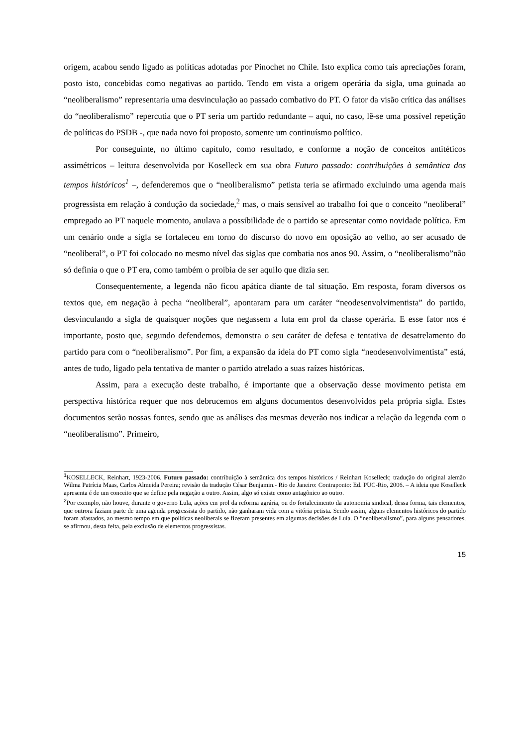origem, acabou sendo ligado as políticas adotadas por Pinochet no Chile. Isto explica como tais apreciações foram, posto isto, concebidas como negativas ao partido. Tendo em vista a origem operária da sigla, uma guinada ao “neoliberalismo” representaria uma desvinculação ao passado combativo do PT. O fator da visão crítica das análises do “neoliberalismo” repercutia que o PT seria um partido redundante – aqui, no caso, lê-se uma possível repetição de políticas do PSDB -, que nada novo foi proposto, somente um continuísmo político.
Por conseguinte, no último capítulo, como resultado, e conforme a noção de conceitos antitéticos assimétricos – leitura desenvolvida por Koselleck em sua obra Futuro passado: contribuições à semântica dos tempos históricos<sup>1</sup> –, defenderemos que o “neoliberalismo” petista teria se afirmado excluindo uma agenda mais progressista em relação à condução da sociedade,<sup>2</sup> mas, o mais sensível ao trabalho foi que o conceito “neoliberal” empregado ao PT naquele momento, anulava a possibilidade de o partido se apresentar como novidade política. Em um cenário onde a sigla se fortaleceu em torno do discurso do novo em oposição ao velho, ao ser acusado de “neoliberal”, o PT foi colocado no mesmo nível das siglas que combatia nos anos 90. Assim, o “neoliberalismo”não só definia o que o PT era, como também o proibia de ser aquilo que dizia ser.
Consequentemente, a legenda não ficou apática diante de tal situação. Em resposta, foram diversos os textos que, em negação à pecha “neoliberal”, apontaram para um caráter “neodesenvolvimentista” do partido, desvinculando a sigla de quaisquer noções que negassem a luta em prol da classe operária. E esse fator nos é importante, posto que, segundo defendemos, demonstra o seu caráter de defesa e tentativa de desatrelamento do partido para com o “neoliberalismo”. Por fim, a expansão da ideia do PT como sigla “neodesenvolvimentista” está, antes de tudo, ligado pela tentativa de manter o partido atrelado a suas raízes históricas.
Assim, para a execução deste trabalho, é importante que a observação desse movimento petista em perspectiva histórica requer que nos debrucemos em alguns documentos desenvolvidos pela própria sigla. Estes documentos serão nossas fontes, sendo que as análises das mesmas deverão nos indicar a relação da legenda com o “neoliberalismo”. Primeiro,
<sup>1</sup> KOSELLECK, Reinhart, 1923-2006. Futuro passado: contribuição à semântica dos tempos históricos / Reinhart Koselleck; tradução do original alemão Wilma Patrícia Maas, Carlos Almeida Pereira; revisão da tradução César Benjamin.- Rio de Janeiro: Contraponto: Ed. PUC-Rio, 2006. – A ideia que Koselleck apresenta é de um conceito que se define pela negação a outro. Assim, algo só existe como antagônico ao outro.
<sup>2</sup> Por exemplo, não houve, durante o governo Lula, ações em prol da reforma agrária, ou do fortalecimento da autonomia sindical, dessa forma, tais elementos, que outrora faziam parte de uma agenda progressista do partido, não ganharam vida com a vitória petista. Sendo assim, alguns elementos históricos do partido foram afastados, ao mesmo tempo em que políticas neoliberais se fizeram presentes em algumas decisões de Lula. O “neoliberalismo”, para alguns pensadores, se afirmou, desta feita, pela exclusão de elementos progressistas.
15